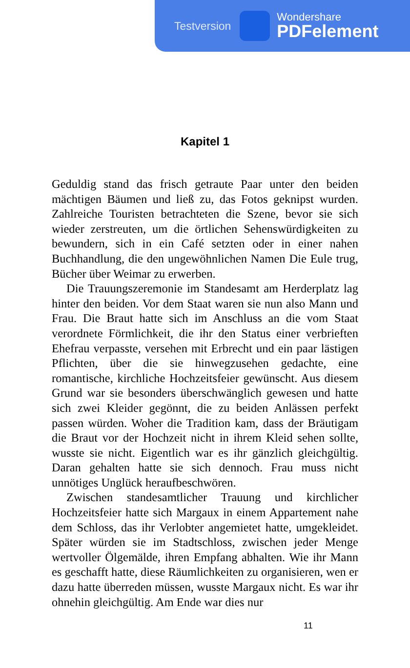Testversion
Wondershare
PDFelement
Kapitel 1
Geduldig stand das frisch getraute Paar unter den beiden mächtigen Bäumen und ließ zu, das Fotos geknipst wurden. Zahlreiche Touristen betrachteten die Szene, bevor sie sich wieder zerstreuten, um die örtlichen Sehenswürdigkeiten zu bewundern, sich in ein Café setzten oder in einer nahen Buchhandlung, die den ungewöhnlichen Namen Die Eule trug, Bücher über Weimar zu erwerben.
Die Trauungszeremonie im Standesamt am Herderplatz lag hinter den beiden. Vor dem Staat waren sie nun also Mann und Frau. Die Braut hatte sich im Anschluss an die vom Staat verordnete Förmlichkeit, die ihr den Status einer verbrieften Ehefrau verpasste, versehen mit Erbrecht und ein paar lästigen Pflichten, über die sie hinwegzusehen gedachte, eine romantische, kirchliche Hochzeitsfeier gewünscht. Aus diesem Grund war sie besonders überschwänglich gewesen und hatte sich zwei Kleider gegönnt, die zu beiden Anlässen perfekt passen würden. Woher die Tradition kam, dass der Bräutigam die Braut vor der Hochzeit nicht in ihrem Kleid sehen sollte, wusste sie nicht. Eigentlich war es ihr gänzlich gleichgültig. Daran gehalten hatte sie sich dennoch. Frau muss nicht unnötiges Unglück heraufbeschwören.
Zwischen standesamtlicher Trauung und kirchlicher Hochzeitsfeier hatte sich Margaux in einem Appartement nahe dem Schloss, das ihr Verlobter angemietet hatte, umgekleidet. Später würden sie im Stadtschloss, zwischen jeder Menge wertvoller Ölgemälde, ihren Empfang abhalten. Wie ihr Mann es geschafft hatte, diese Räumlichkeiten zu organisieren, wen er dazu hatte überreden müssen, wusste Margaux nicht. Es war ihr ohnehin gleichgültig. Am Ende war dies nur
11